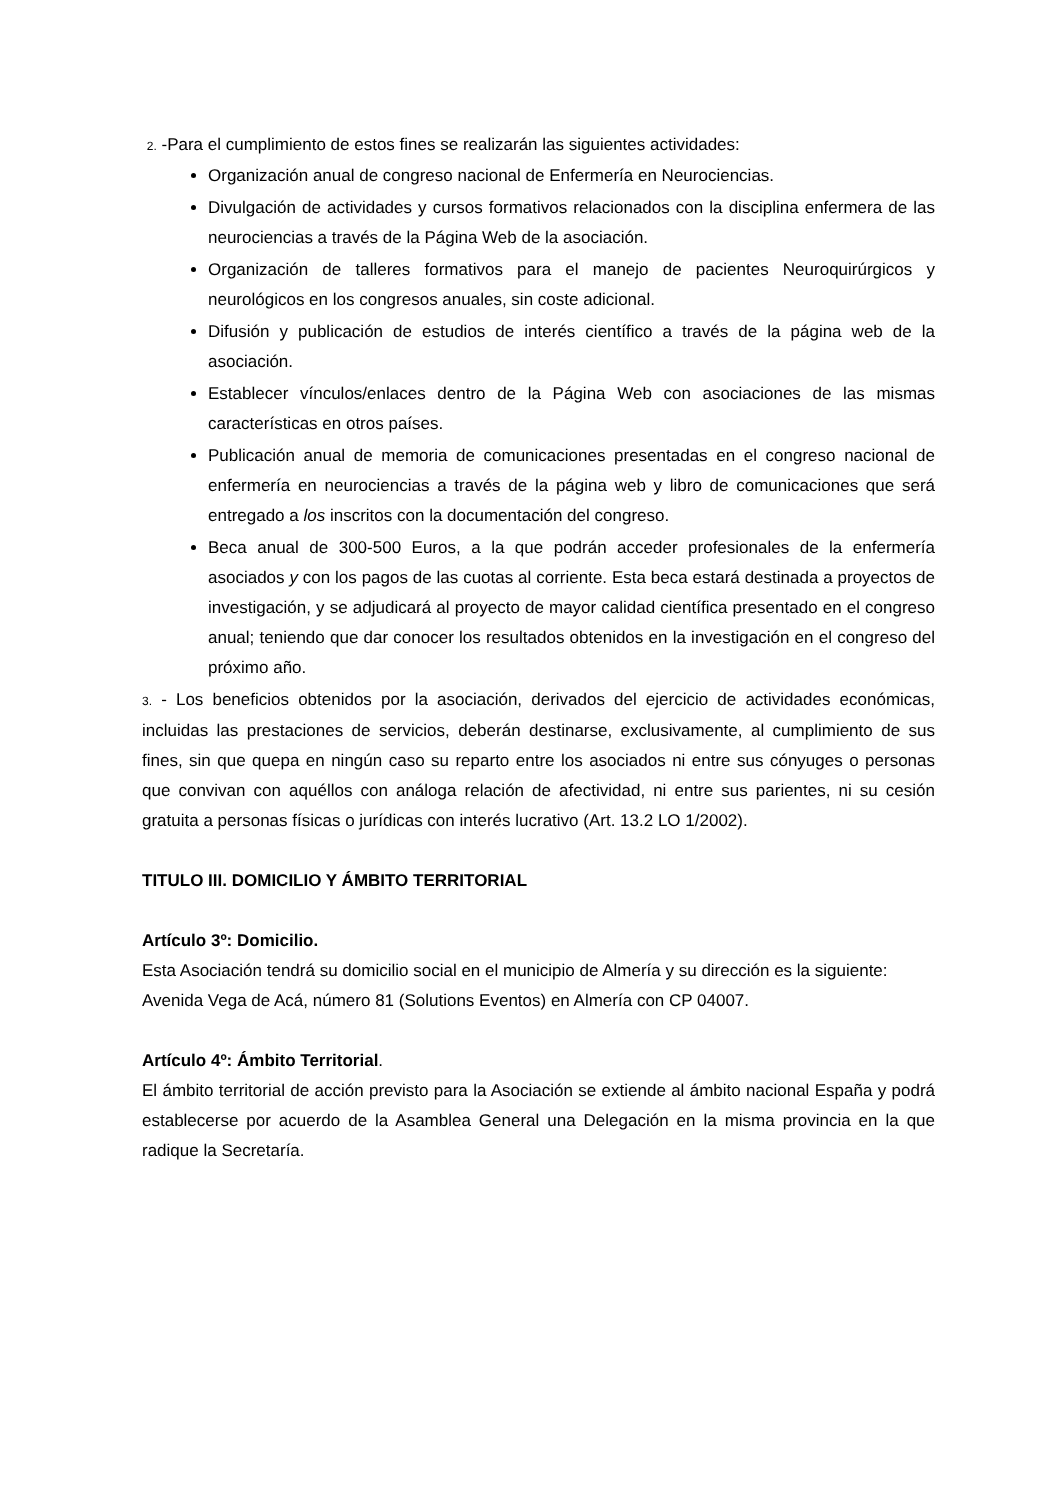2. -Para el cumplimiento de estos fines se realizarán las siguientes actividades:
Organización anual de congreso nacional de Enfermería en Neurociencias.
Divulgación de actividades y cursos formativos relacionados con la disciplina enfermera de las neurociencias a través de la Página Web de la asociación.
Organización de talleres formativos para el manejo de pacientes Neuroquirúrgicos y neurológicos en los congresos anuales, sin coste adicional.
Difusión y publicación de estudios de interés científico a través de la página web de la asociación.
Establecer vínculos/enlaces dentro de la Página Web con asociaciones de las mismas características en otros países.
Publicación anual de memoria de comunicaciones presentadas en el congreso nacional de enfermería en neurociencias a través de la página web y libro de comunicaciones que será entregado a los inscritos con la documentación del congreso.
Beca anual de 300-500 Euros, a la que podrán acceder profesionales de la enfermería asociados y con los pagos de las cuotas al corriente. Esta beca estará destinada a proyectos de investigación, y se adjudicará al proyecto de mayor calidad científica presentado en el congreso anual; teniendo que dar conocer los resultados obtenidos en la investigación en el congreso del próximo año.
3. - Los beneficios obtenidos por la asociación, derivados del ejercicio de actividades económicas, incluidas las prestaciones de servicios, deberán destinarse, exclusivamente, al cumplimiento de sus fines, sin que quepa en ningún caso su reparto entre los asociados ni entre sus cónyuges o personas que convivan con aquéllos con análoga relación de afectividad, ni entre sus parientes, ni su cesión gratuita a personas físicas o jurídicas con interés lucrativo (Art. 13.2 LO 1/2002).
TITULO III. DOMICILIO Y ÁMBITO TERRITORIAL
Artículo 3º: Domicilio.
Esta Asociación tendrá su domicilio social en el municipio de Almería y su dirección es la siguiente: Avenida Vega de Acá, número 81 (Solutions Eventos) en Almería con CP 04007.
Artículo 4º: Ámbito Territorial.
El ámbito territorial de acción previsto para la Asociación se extiende al ámbito nacional España y podrá establecerse por acuerdo de la Asamblea General una Delegación en la misma provincia en la que radique la Secretaría.